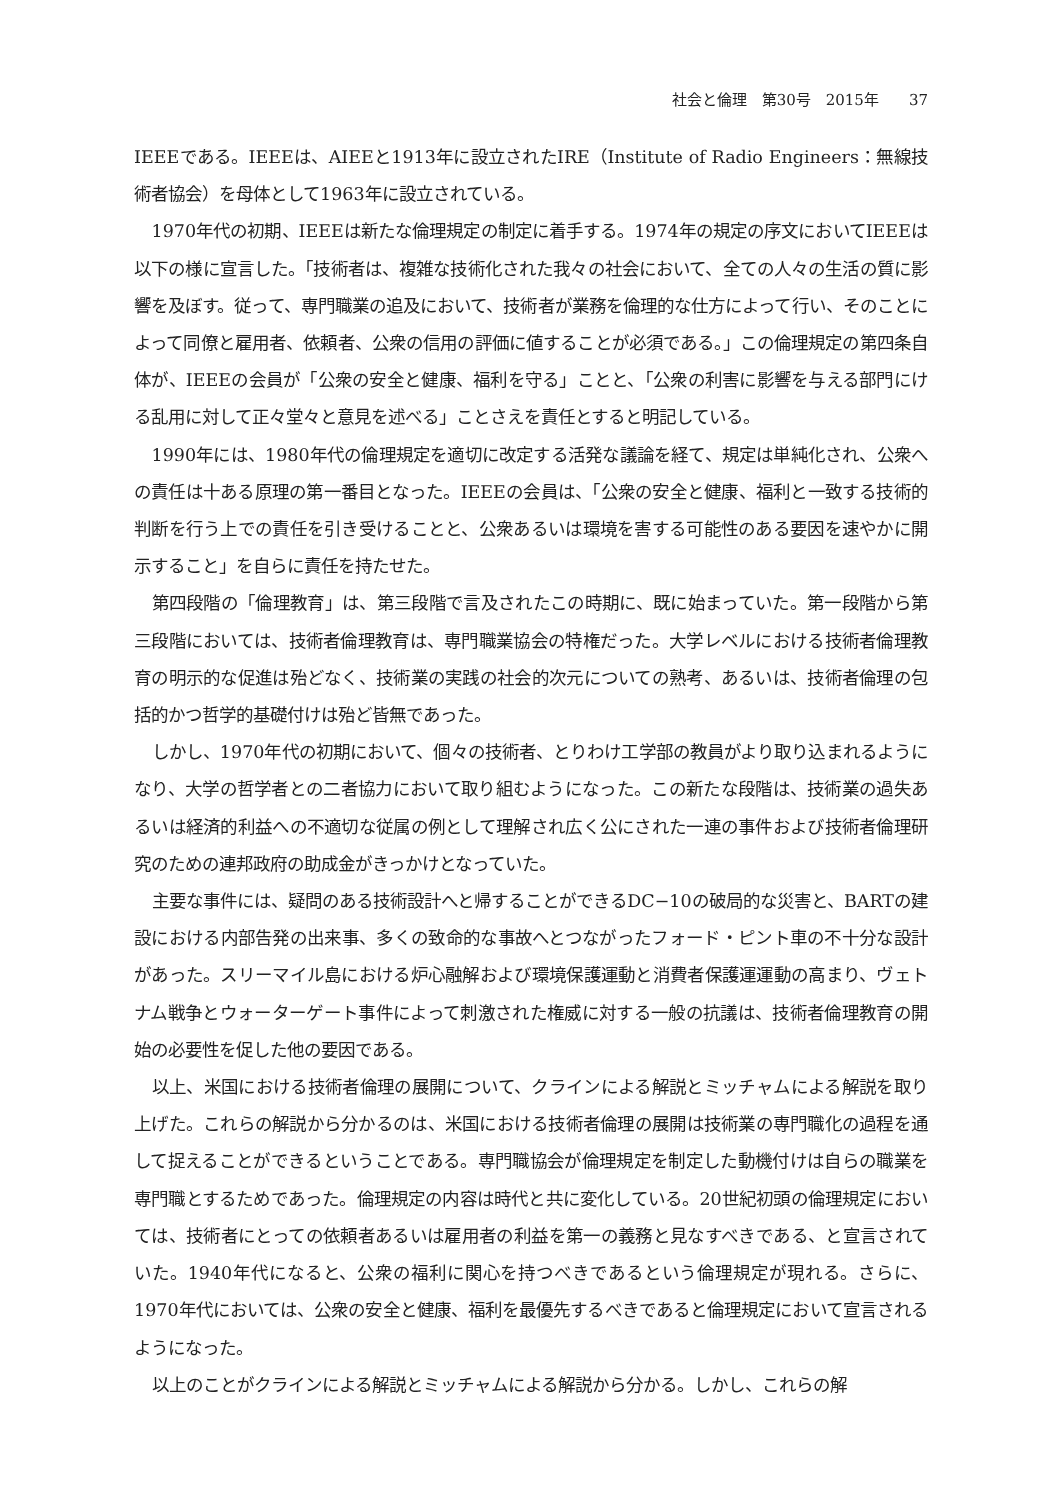社会と倫理　第30号　2015年　　37
IEEEである。IEEEは、AIEEと1913年に設立されたIRE（Institute of Radio Engineers：無線技術者協会）を母体として1963年に設立されている。
1970年代の初期、IEEEは新たな倫理規定の制定に着手する。1974年の規定の序文においてIEEEは以下の様に宣言した。「技術者は、複雑な技術化された我々の社会において、全ての人々の生活の質に影響を及ぼす。従って、専門職業の追及において、技術者が業務を倫理的な仕方によって行い、そのことによって同僚と雇用者、依頼者、公衆の信用の評価に値することが必須である。」この倫理規定の第四条自体が、IEEEの会員が「公衆の安全と健康、福利を守る」ことと、「公衆の利害に影響を与える部門にける乱用に対して正々堂々と意見を述べる」ことさえを責任とすると明記している。
1990年には、1980年代の倫理規定を適切に改定する活発な議論を経て、規定は単純化され、公衆への責任は十ある原理の第一番目となった。IEEEの会員は、「公衆の安全と健康、福利と一致する技術的判断を行う上での責任を引き受けることと、公衆あるいは環境を害する可能性のある要因を速やかに開示すること」を自らに責任を持たせた。
第四段階の「倫理教育」は、第三段階で言及されたこの時期に、既に始まっていた。第一段階から第三段階においては、技術者倫理教育は、専門職業協会の特権だった。大学レベルにおける技術者倫理教育の明示的な促進は殆どなく、技術業の実践の社会的次元についての熟考、あるいは、技術者倫理の包括的かつ哲学的基礎付けは殆ど皆無であった。
しかし、1970年代の初期において、個々の技術者、とりわけ工学部の教員がより取り込まれるようになり、大学の哲学者との二者協力において取り組むようになった。この新たな段階は、技術業の過失あるいは経済的利益への不適切な従属の例として理解され広く公にされた一連の事件および技術者倫理研究のための連邦政府の助成金がきっかけとなっていた。
主要な事件には、疑問のある技術設計へと帰することができるDC−10の破局的な災害と、BARTの建設における内部告発の出来事、多くの致命的な事故へとつながったフォード・ピント車の不十分な設計があった。スリーマイル島における炉心融解および環境保護運動と消費者保護運運動の高まり、ヴェトナム戦争とウォーターゲート事件によって刺激された権威に対する一般の抗議は、技術者倫理教育の開始の必要性を促した他の要因である。
以上、米国における技術者倫理の展開について、クラインによる解説とミッチャムによる解説を取り上げた。これらの解説から分かるのは、米国における技術者倫理の展開は技術業の専門職化の過程を通して捉えることができるということである。専門職協会が倫理規定を制定した動機付けは自らの職業を専門職とするためであった。倫理規定の内容は時代と共に変化している。20世紀初頭の倫理規定においては、技術者にとっての依頼者あるいは雇用者の利益を第一の義務と見なすべきである、と宣言されていた。1940年代になると、公衆の福利に関心を持つべきであるという倫理規定が現れる。さらに、1970年代においては、公衆の安全と健康、福利を最優先するべきであると倫理規定において宣言されるようになった。
以上のことがクラインによる解説とミッチャムによる解説から分かる。しかし、これらの解